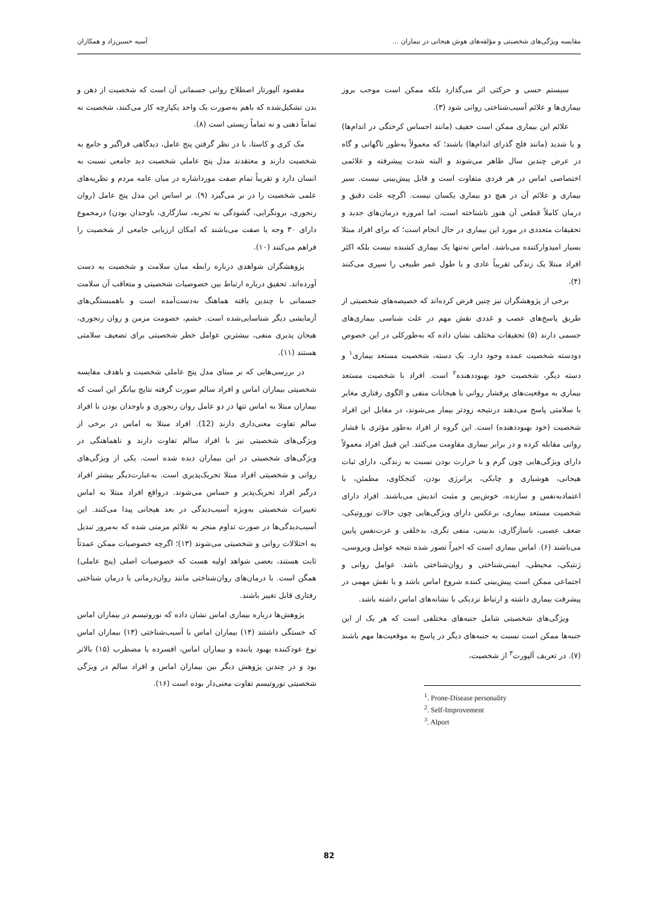مقایسه ویژگی‌های شخصیتی و مؤلفه‌های هوش هیجانی در بیماران ... آسیه حسین‌زاد و همکاران
سیستم حسی و حرکتی اثر می‌گذارد بلکه ممکن است موجب بروز بیماری‌ها و علائم آسیب‌شناختی روانی شود (۳).
علائم این بیماری ممکن است خفیف (مانند احساس کرختگی در اندام‌ها) و یا شدید (مانند فلج گذرای اندام‌ها) باشند؛ که معمولاً به‌طور ناگهانی و گاه در عرض چندین سال ظاهر می‌شوند و البته شدت پیشرفته و علائمی اختصاصی اماس در هر فردی متفاوت است و قابل پیش‌بینی نیست. سیر بیماری و علائم آن در هیچ دو بیماری یکسان نیست. اگرچه علت دقیق و درمان کاملاً قطعی آن هنوز ناشناخته است، اما امروزه درمان‌های جدید و تحقیقات متعددی در مورد این بیماری در حال انجام است؛ که برای افراد مبتلا بسیار امیدوارکننده می‌باشد. اماس نه‌تنها یک بیماری کشنده نیست بلکه اکثر افراد مبتلا یک زندگی تقریباً عادی و با طول عمر طبیعی را سپری می‌کنند (۴).
برخی از پژوهشگران نیز چنین فرض کرده‌اند که خصیصه‌های شخصیتی از طریق پاسخ‌های عصب و غددی نقش مهم در علت شناسی بیماری‌های جسمی دارند (۵) تحقیقات مختلف نشان داده که به‌طورکلی در این خصوص دودسته شخصیت عمده وجود دارد. یک دسته، شخصیت مستعد بیماری<sup>۱</sup> و دسته دیگر، شخصیت خود بهبوددهنده<sup>۲</sup> است. افراد با شخصیت مستعد بیماری به موقعیت‌های پرفشار روانی با هیجانات منفی و الگوی رفتاری مغایر با سلامتی پاسخ می‌دهند درنتیجه زودتر بیمار می‌شوند، در مقابل این افراد شخصیت (خود بهبوددهنده) است. این گروه از افراد به‌طور مؤثری با فشار روانی مقابله کرده و در برابر بیماری مقاومت می‌کنند. این قبیل افراد معمولاً دارای ویژگی‌هایی چون گرم و با حرارت بودن نسبت به زندگی، دارای ثبات هیجانی، هوشیاری و چابکی، پرانرژی بودن، کنجکاوی، مطمئن، با اعتمادبه‌نفس و سازنده، خوش‌بین و مثبت اندیش می‌باشند. افراد دارای شخصیت مستعد بیماری، برعکس دارای ویژگی‌هایی چون حالات نوروتیکی، ضعف عصبی، ناسازگاری، بدبینی، منفی نگری، بدخلقی و عزت‌نفس پایین می‌باشند (۶). اماس بیماری است که اخیراً تصور شده نتیجه عوامل ویروسی، ژنتیکی، محیطی، ایمنی‌شناختی و روان‌شناختی باشد. عوامل روانی و اجتماعی ممکن است پیش‌بینی کننده شروع اماس باشد و یا نقش مهمی در پیشرفت بیماری داشته و ارتباط نزدیکی با نشانه‌های اماس داشته باشد.
ویژگی‌های شخصیتی شامل جنبه‌های مختلفی است که هر یک از این جنبه‌ها ممکن است نسبت به جنبه‌های دیگر در پاسخ به موقعیت‌ها مهم باشند (۷). در تعریف آلپورت<sup>۳</sup> از شخصیت،
<sup>1</sup>. Prone-Disease personality
<sup>2</sup>. Self-Improvement
<sup>3</sup>. Alport
مقصود آلپورتاز اصطلاح روانی جسمانی آن است که شخصیت از ذهن و بدن تشکیل‌شده که باهم به‌صورت یک واحد یکپارچه کار می‌کنند، شخصیت نه تماماً ذهنی و نه تماماً زیستی است (۸).
مک کری و کاستا، با در نظر گرفتن پنج عامل، دیدگاهی فراگیر و جامع به شخصیت دارند و معتقدند مدل پنج عاملی شخصیت دید جامعی نسبت به انسان دارد و تقریباً تمام صفت مورداشاره در میان عامه مردم و نظریه‌های علمی شخصیت را در بر می‌گیرد (۹). بر اساس این مدل پنج عامل (روان رنجوری، برونگرایی، گشودگی به تجربه، سازگاری، باوجدان بودن) درمجموع دارای ۳۰ وجه یا صفت می‌باشند که امکان ارزیابی جامعی از شخصیت را فراهم می‌کنند (۱۰).
پژوهشگران شواهدی درباره رابطه میان سلامت و شخصیت به دست آورده‌اند. تحقیق درباره ارتباط بین خصوصیات شخصیتی و متعاقب آن سلامت جسمانی با چندین یافته هماهنگ به‌دست‌آمده است و باهمبستگی‌های آزمایشی دیگر شناسایی‌شده است. خشم، خصومت مزمن و روان رنجوری، هیجان پذیری منفی، بیشترین عوامل خطر شخصیتی برای تضعیف سلامتی هستند (۱۱).
در بررسی‌هایی که بر مبنای مدل پنج عاملی شخصیت و باهدف مقایسه شخصیتی بیماران اماس و افراد سالم صورت گرفته نتایج بیانگر این است که بیماران مبتلا به اماس تنها در دو عامل روان رنجوری و باوجدان بودن با افراد سالم تفاوت معنی‌داری دارند (12). افراد مبتلا به اماس در برخی از ویژگی‌های شخصیتی نیز با افراد سالم تفاوت دارند و ناهماهنگی در ویژگی‌های شخصیتی در این بیماران دیده شده است. یکی از ویژگی‌های روانی و شخصیتی افراد مبتلا تحریک‌پذیری است. به‌عبارت‌دیگر بیشتر افراد درگیر افراد تحریک‌پذیر و حساس می‌شوند. درواقع افراد مبتلا به اماس تغییرات شخصیتی به‌ویژه آسیب‌دیدگی در بعد هیجانی پیدا می‌کنند. این آسیب‌دیدگی‌ها در صورت تداوم منجر به علائم مزمنی شده که به‌مرور تبدیل به اختلالات روانی و شخصیتی می‌شوند (۱۳)؛ اگرچه خصوصیات ممکن عمدتاً ثابت هستند، بعضی شواهد اولیه هست که خصوصیات اصلی (پنج عاملی) همگن است. با درمان‌های روان‌شناختی مانند روان‌درمانی یا درمان شناختی رفتاری قابل تغییر باشند.
پژوهش‌ها درباره بیماری اماس نشان داده که نوروتیسم در بیماران اماس که خستگی داشتند (۱۴) بیماران اماس با آسیب‌شناختی (۱۳) بیماران اماس نوع عودکننده بهبود یابنده و بیماران اماس، افسرده یا مضطرب (۱۵) بالاتر بود و در چندین پژوهش دیگر بین بیماران اماس و افراد سالم در ویژگی شخصیتی نوروتیسم تفاوت معنی‌دار بوده است (۱۶).
82